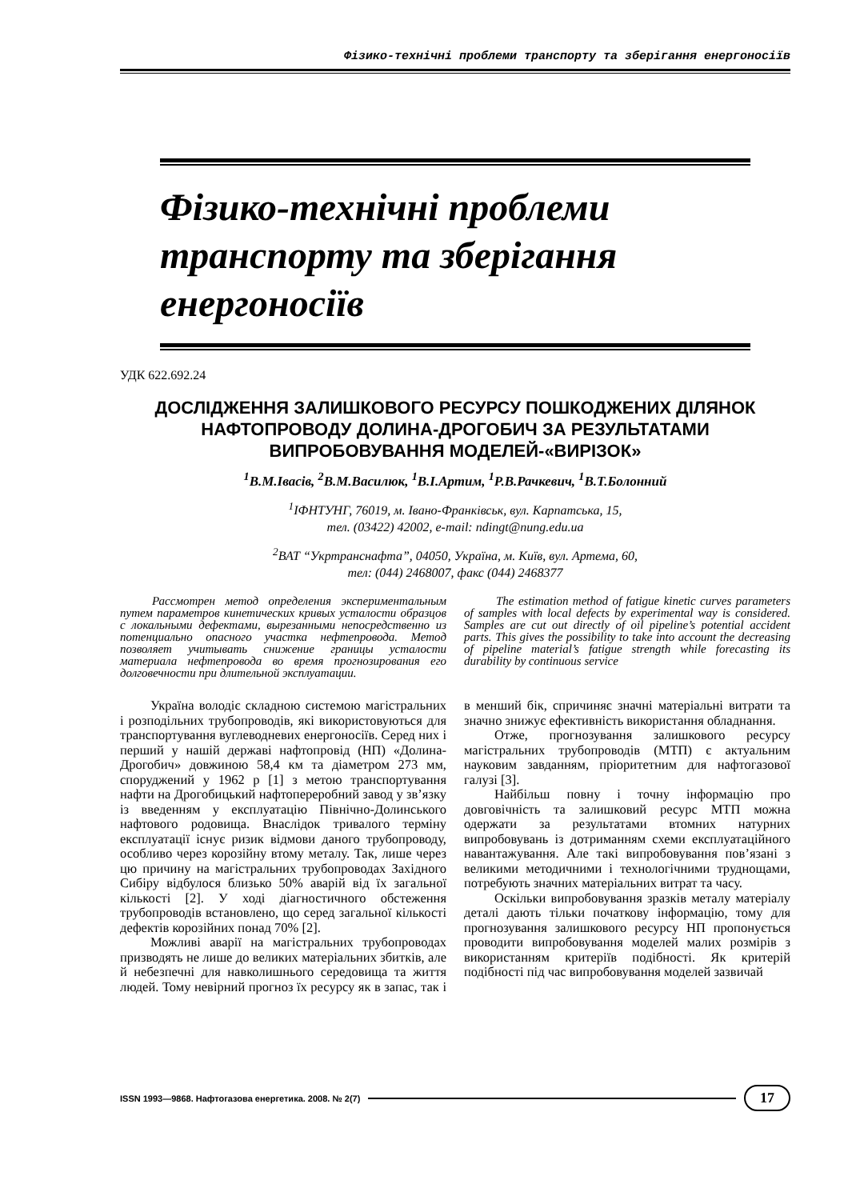Фізико-технічні проблеми транспорту та зберігання енергоносіїв
Фізико-технічні проблеми транспорту та зберігання енергоносіїв
УДК 622.692.24
ДОСЛІДЖЕННЯ ЗАЛИШКОВОГО РЕСУРСУ ПОШКОДЖЕНИХ ДІЛЯНОК НАФТОПРОВОДУ ДОЛИНА-ДРОГОБИЧ ЗА РЕЗУЛЬТАТАМИ ВИПРОБОВУВАННЯ МОДЕЛЕЙ-«ВИРІЗОК»
<sup>1</sup> В.М.Івасів, <sup>2</sup>В.М.Василюк, <sup>1</sup>В.І.Артим, <sup>1</sup>Р.В.Рачкевич, <sup>1</sup>В.Т.Болонний
<sup>1</sup> ІФНТУНГ, 76019, м. Івано-Франківськ, вул. Карпатська, 15,
тел. (03422) 42002, e-mail: ndingt@nung.edu.ua
<sup>2</sup> ВАТ “Укртранснафта”, 04050, Україна, м. Київ, вул. Артема, 60,
тел: (044) 2468007, факс (044) 2468377
Рассмотрен метод определения экспериментальным путем параметров кинетических кривых усталости образцов с локальными дефектами, вырезанными непосредственно из потенциально опасного участка нефтепровода. Метод позволяет учитывать снижение границы усталости материала нефтепровода во время прогнозирования его долговечности при длительной эксплуатации.
The estimation method of fatigue kinetic curves parameters of samples with local defects by experimental way is considered. Samples are cut out directly of oil pipeline’s potential accident parts. This gives the possibility to take into account the decreasing of pipeline material’s fatigue strength while forecasting its durability by continuous service
Україна володіє складною системою магістральних і розподільних трубопроводів, які використовуються для транспортування вуглеводневих енергоносіїв. Серед них і перший у нашій державі нафтопровід (НП) «Долина-Дрогобич» довжиною 58,4 км та діаметром 273 мм, споруджений у 1962 р [1] з метою транспортування нафти на Дрогобицький нафтопереробний завод у зв’язку із введенням у експлуатацію Північно-Долинського нафтового родовища. Внаслідок тривалого терміну експлуатації існує ризик відмови даного трубопроводу, особливо через корозійну втому металу. Так, лише через цю причину на магістральних трубопроводах Західного Сибіру відбулося близько 50% аварій від їх загальної кількості [2]. У ході діагностичного обстеження трубопроводів встановлено, що серед загальної кількості дефектів корозійних понад 70% [2].
Можливі аварії на магістральних трубопроводах призводять не лише до великих матеріальних збитків, але й небезпечні для навколишнього середовища та життя людей. Тому невірний прогноз їх ресурсу як в запас, так і в менший бік, спричиняє значні матеріальні витрати та значно знижує ефективність використання обладнання.
Отже, прогнозування залишкового ресурсу магістральних трубопроводів (МТП) є актуальним науковим завданням, пріоритетним для нафтогазової галузі [3].
Найбільш повну і точну інформацію про довговічність та залишковий ресурс МТП можна одержати за результатами втомних натурних випробовувань із дотриманням схеми експлуатаційного навантажування. Але такі випробовування пов’язані з великими методичними і технологічними труднощами, потребують значних матеріальних витрат та часу.
Оскільки випробовування зразків металу матеріалу деталі дають тільки початкову інформацію, тому для прогнозування залишкового ресурсу НП пропонується проводити випробовування моделей малих розмірів з використанням критеріїв подібності. Як критерій подібності під час випробовування моделей зазвичай
ISSN 1993—9868. Нафтогазова енергетика. 2008. № 2(7) 17